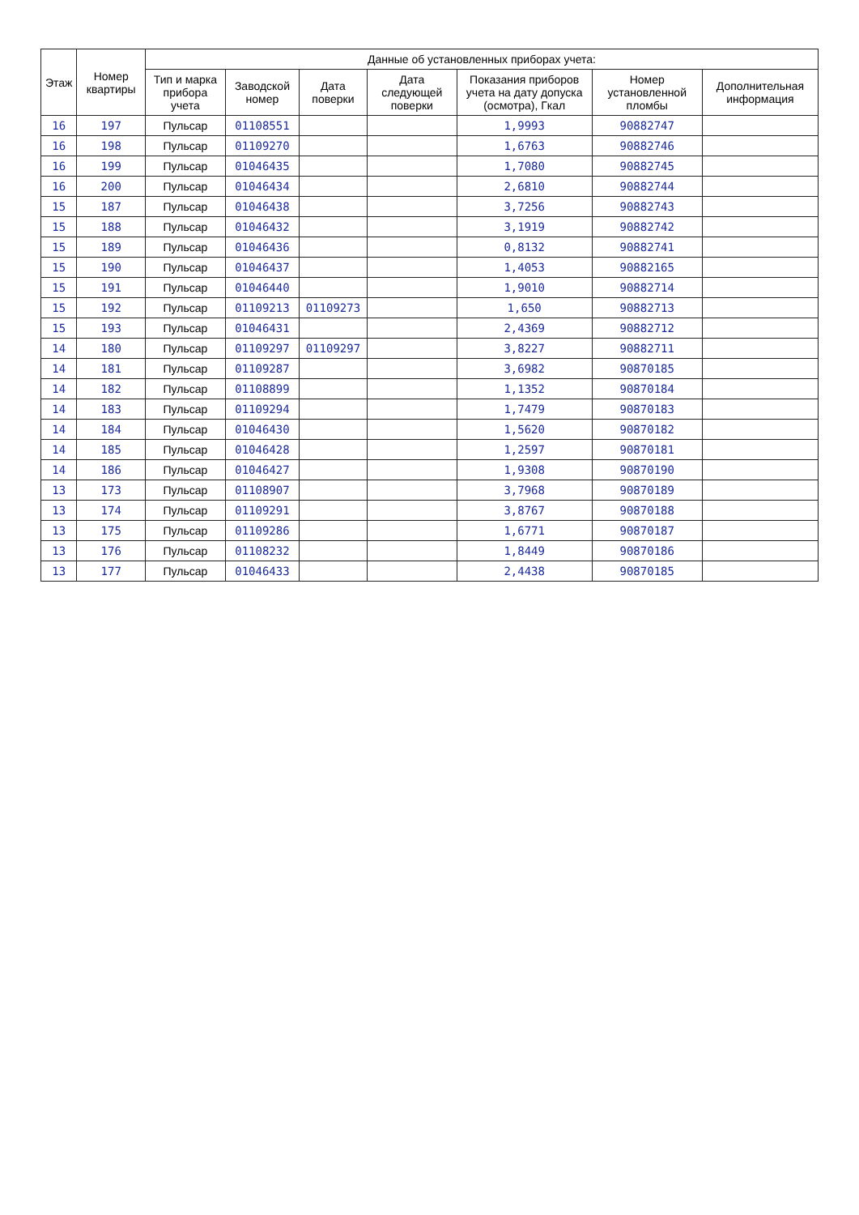| Этаж | Номер квартиры | Данные об установленных приборах учета: | | | | | | |
| --- | --- | --- | --- | --- | --- | --- | --- | --- |
| | | Тип и марка прибора учета | Заводской номер | Дата поверки | Дата следующей поверки | Показания приборов учета на дату допуска (осмотра), Гкал | Номер установленной пломбы | Дополнительная информация |
| 16 | 197 | Пульсар | 01108551 | | | 1,9993 | 90882747 | |
| 16 | 198 | Пульсар | 01109270 | | | 1,6763 | 90882746 | |
| 16 | 199 | Пульсар | 01046435 | | | 1,7080 | 90882745 | |
| 16 | 200 | Пульсар | 01046434 | | | 2,6810 | 90882744 | |
| 15 | 187 | Пульсар | 01046438 | | | 3,7256 | 90882743 | |
| 15 | 188 | Пульсар | 01046432 | | | 3,1919 | 90882742 | |
| 15 | 189 | Пульсар | 01046436 | | | 0,8132 | 90882741 | |
| 15 | 190 | Пульсар | 01046437 | | | 1,4053 | 90882165 | |
| 15 | 191 | Пульсар | 01046440 | | | 1,9010 | 90882714 | |
| 15 | 192 | Пульсар | 01109213 | 01109273 | | 1,650 | 90882713 | |
| 15 | 193 | Пульсар | 01046431 | | | 2,4369 | 90882712 | |
| 14 | 180 | Пульсар | 01109297 | 01109297 | | 3,8227 | 90882711 | |
| 14 | 181 | Пульсар | 01109287 | | | 3,6982 | 90870185 | |
| 14 | 182 | Пульсар | 01108899 | | | 1,1352 | 90870184 | |
| 14 | 183 | Пульсар | 01109294 | | | 1,7479 | 90870183 | |
| 14 | 184 | Пульсар | 01046430 | | | 1,5620 | 90870182 | |
| 14 | 185 | Пульсар | 01046428 | | | 1,2597 | 90870181 | |
| 14 | 186 | Пульсар | 01046427 | | | 1,9308 | 90870190 | |
| 13 | 173 | Пульсар | 01108907 | | | 3,7968 | 90870189 | |
| 13 | 174 | Пульсар | 01109291 | | | 3,8767 | 90870188 | |
| 13 | 175 | Пульсар | 01109286 | | | 1,6771 | 90870187 | |
| 13 | 176 | Пульсар | 01108232 | | | 1,8449 | 90870186 | |
| 13 | 177 | Пульсар | 01046433 | | | 2,4438 | 90870185 | |